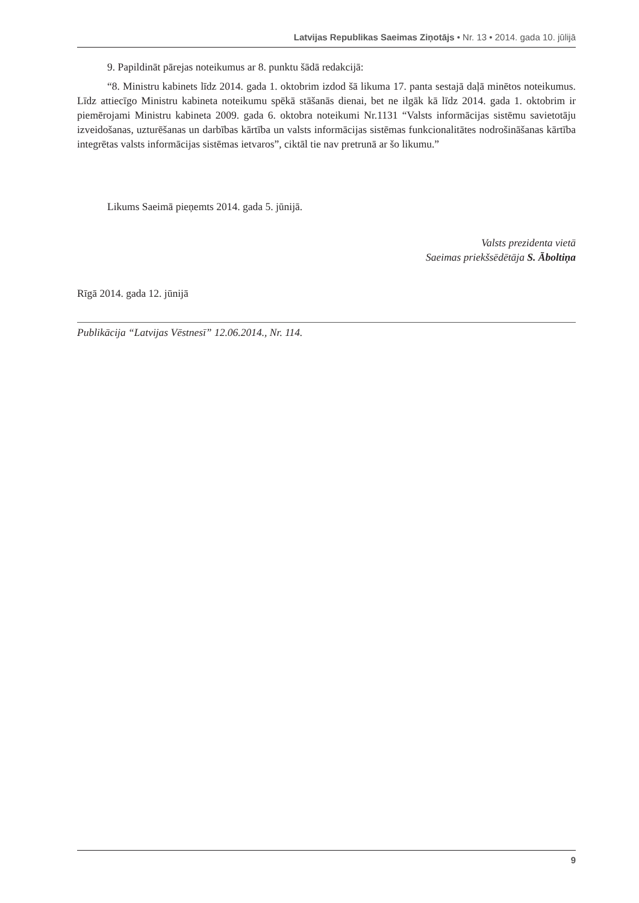Latvijas Republikas Saeimas Ziņotājs • Nr. 13 • 2014. gada 10. jūlijā
9. Papildināt pārejas noteikumus ar 8. punktu šādā redakcijā:
“8. Ministru kabinets līdz 2014. gada 1. oktobrim izdod šā likuma 17. panta sestajā daļā minētos noteikumus. Līdz attiecīgo Ministru kabineta noteikumu spēkā stāšanās dienai, bet ne ilgāk kā līdz 2014. gada 1. oktobrim ir piemērojami Ministru kabineta 2009. gada 6. oktobra noteikumi Nr.1131 “Valsts informācijas sistēmu savietotāju izveidošanas, uzturēšanas un darbības kārtība un valsts informācijas sistēmas funkcionalitātes nodrošināšanas kārtība integrētas valsts informācijas sistēmas ietvaros”, ciktāl tie nav pretrunā ar šo likumu.”
Likums Saeimā pieņemts 2014. gada 5. jūnijā.
Valsts prezidenta vietā
Saeimas priekšsēdētāja S. Āboltiņa
Rīgā 2014. gada 12. jūnijā
Publikācija “Latvijas Vēstnesī” 12.06.2014., Nr. 114.
9